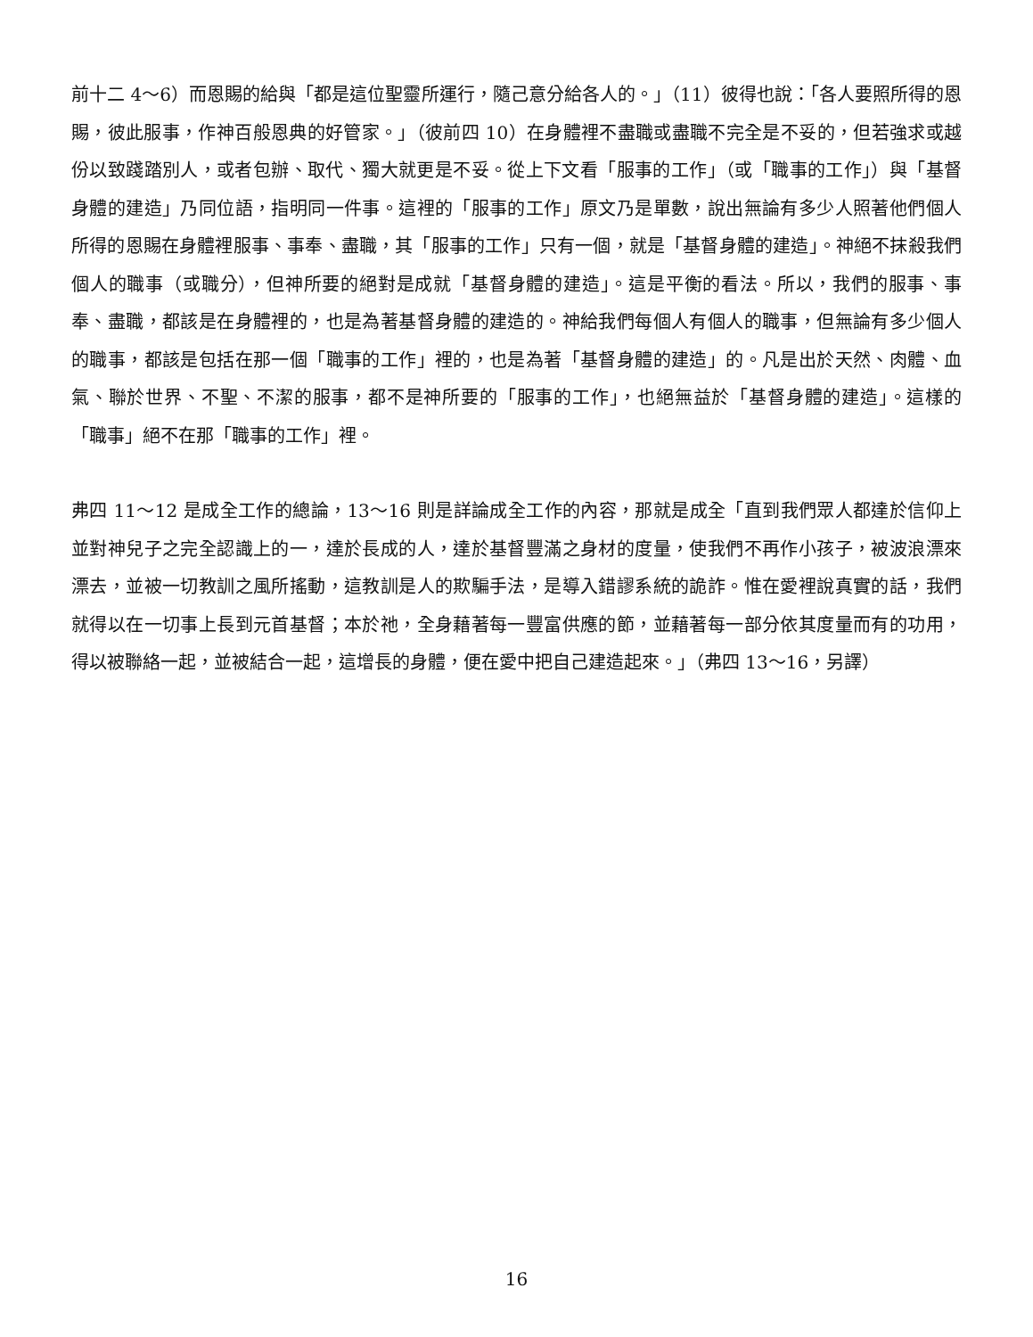前十二 4～6）而恩賜的給與「都是這位聖靈所運行，隨己意分給各人的。」（11）彼得也說：「各人要照所得的恩賜，彼此服事，作神百般恩典的好管家。」（彼前四 10）在身體裡不盡職或盡職不完全是不妥的，但若強求或越份以致踐踏別人，或者包辦、取代、獨大就更是不妥。從上下文看「服事的工作」（或「職事的工作」）與「基督身體的建造」乃同位語，指明同一件事。這裡的「服事的工作」原文乃是單數，說出無論有多少人照著他們個人所得的恩賜在身體裡服事、事奉、盡職，其「服事的工作」只有一個，就是「基督身體的建造」。神絕不抹殺我們個人的職事（或職分），但神所要的絕對是成就「基督身體的建造」。這是平衡的看法。所以，我們的服事、事奉、盡職，都該是在身體裡的，也是為著基督身體的建造的。神給我們每個人有個人的職事，但無論有多少個人的職事，都該是包括在那一個「職事的工作」裡的，也是為著「基督身體的建造」的。凡是出於天然、肉體、血氣、聯於世界、不聖、不潔的服事，都不是神所要的「服事的工作」，也絕無益於「基督身體的建造」。這樣的「職事」絕不在那「職事的工作」裡。
弗四 11～12 是成全工作的總論，13～16 則是詳論成全工作的內容，那就是成全「直到我們眾人都達於信仰上並對神兒子之完全認識上的一，達於長成的人，達於基督豐滿之身材的度量，使我們不再作小孩子，被波浪漂來漂去，並被一切教訓之風所搖動，這教訓是人的欺騙手法，是導入錯謬系統的詭詐。惟在愛裡說真實的話，我們就得以在一切事上長到元首基督；本於祂，全身藉著每一豐富供應的節，並藉著每一部分依其度量而有的功用，得以被聯絡一起，並被結合一起，這增長的身體，便在愛中把自己建造起來。」（弗四 13～16，另譯）
16